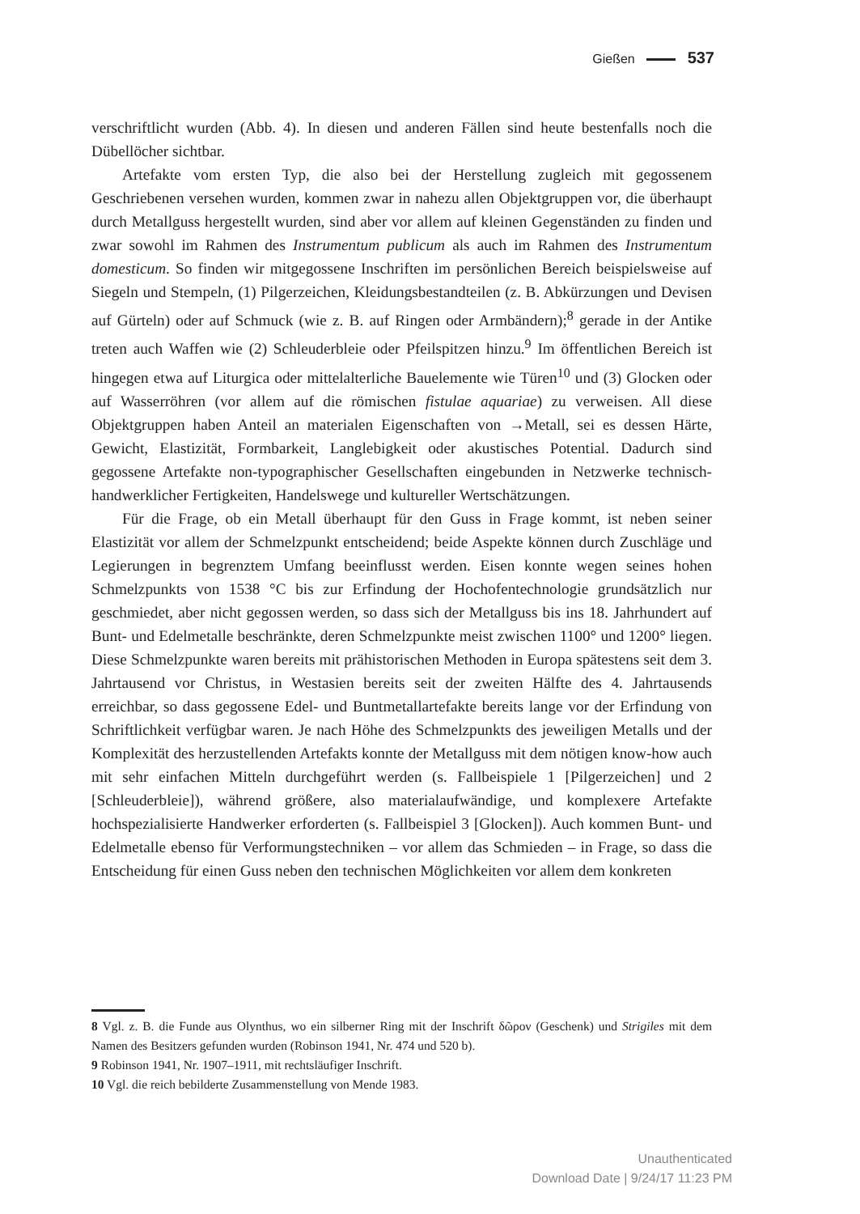Gießen 537
verschriftlicht wurden (Abb. 4). In diesen und anderen Fällen sind heute bestenfalls noch die Dübellöcher sichtbar.
Artefakte vom ersten Typ, die also bei der Herstellung zugleich mit gegossenem Geschriebenen versehen wurden, kommen zwar in nahezu allen Objektgruppen vor, die überhaupt durch Metallguss hergestellt wurden, sind aber vor allem auf kleinen Gegenständen zu finden und zwar sowohl im Rahmen des Instrumentum publicum als auch im Rahmen des Instrumentum domesticum. So finden wir mitgegossene Inschriften im persönlichen Bereich beispielsweise auf Siegeln und Stempeln, (1) Pilgerzeichen, Kleidungsbestandteilen (z. B. Abkürzungen und Devisen auf Gürteln) oder auf Schmuck (wie z. B. auf Ringen oder Armbändern);<sup>8</sup> gerade in der Antike treten auch Waffen wie (2) Schleuderbleie oder Pfeilspitzen hinzu.<sup>9</sup> Im öffentlichen Bereich ist hingegen etwa auf Liturgica oder mittelalterliche Bauelemente wie Türen<sup>10</sup> und (3) Glocken oder auf Wasserröhren (vor allem auf die römischen fistulae aquariae) zu verweisen. All diese Objektgruppen haben Anteil an materialen Eigenschaften von →Metall, sei es dessen Härte, Gewicht, Elastizität, Formbarkeit, Langlebigkeit oder akustisches Potential. Dadurch sind gegossene Artefakte non-typographischer Gesellschaften eingebunden in Netzwerke technisch-handwerklicher Fertigkeiten, Handelswege und kultureller Wertschätzungen.
Für die Frage, ob ein Metall überhaupt für den Guss in Frage kommt, ist neben seiner Elastizität vor allem der Schmelzpunkt entscheidend; beide Aspekte können durch Zuschläge und Legierungen in begrenztem Umfang beeinflusst werden. Eisen konnte wegen seines hohen Schmelzpunkts von 1538 °C bis zur Erfindung der Hochofentechnologie grundsätzlich nur geschmiedet, aber nicht gegossen werden, so dass sich der Metallguss bis ins 18. Jahrhundert auf Bunt- und Edelmetalle beschränkte, deren Schmelzpunkte meist zwischen 1100° und 1200° liegen. Diese Schmelzpunkte waren bereits mit prähistorischen Methoden in Europa spätestens seit dem 3. Jahrtausend vor Christus, in Westasien bereits seit der zweiten Hälfte des 4. Jahrtausends erreichbar, so dass gegossene Edel- und Buntmetallartefakte bereits lange vor der Erfindung von Schriftlichkeit verfügbar waren. Je nach Höhe des Schmelzpunkts des jeweiligen Metalls und der Komplexität des herzustellenden Artefakts konnte der Metallguss mit dem nötigen know-how auch mit sehr einfachen Mitteln durchgeführt werden (s. Fallbeispiele 1 [Pilgerzeichen] und 2 [Schleuderbleie]), während größere, also materialaufwändige, und komplexere Artefakte hochspezialisierte Handwerker erforderten (s. Fallbeispiel 3 [Glocken]). Auch kommen Bunt- und Edelmetalle ebenso für Verformungstechniken – vor allem das Schmieden – in Frage, so dass die Entscheidung für einen Guss neben den technischen Möglichkeiten vor allem dem konkreten
8 Vgl. z. B. die Funde aus Olynthus, wo ein silberner Ring mit der Inschrift δῶρον (Geschenk) und Strigiles mit dem Namen des Besitzers gefunden wurden (Robinson 1941, Nr. 474 und 520 b).
9 Robinson 1941, Nr. 1907–1911, mit rechtsläufiger Inschrift.
10 Vgl. die reich bebilderte Zusammenstellung von Mende 1983.
Unauthenticated
Download Date | 9/24/17 11:23 PM